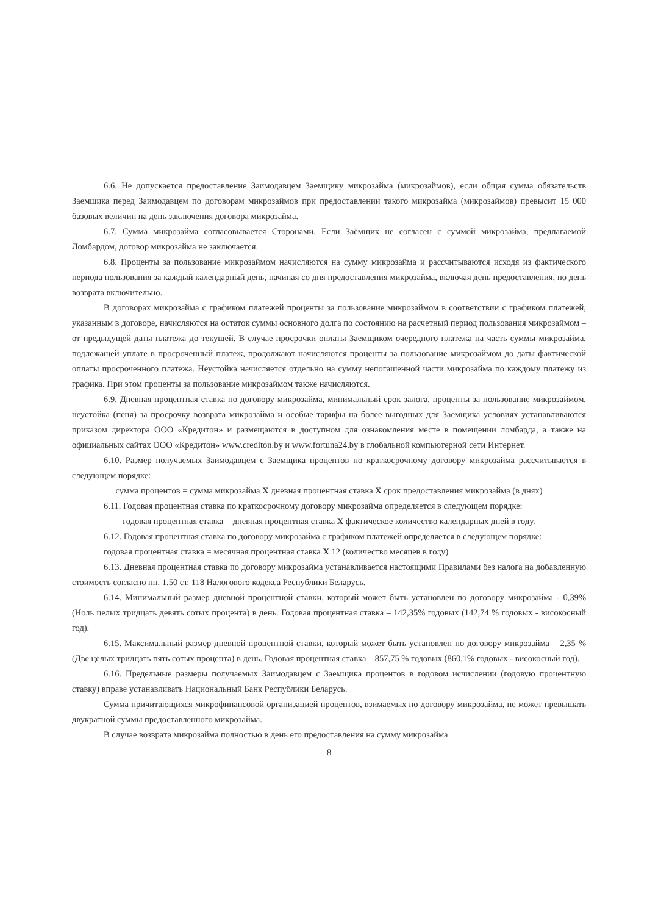6.6. Не допускается предоставление Заимодавцем Заемщику микрозайма (микрозаймов), если общая сумма обязательств Заемщика перед Заимодавцем по договорам микрозаймов при предоставлении такого микрозайма (микрозаймов) превысит 15 000 базовых величин на день заключения договора микрозайма.
6.7. Сумма микрозайма согласовывается Сторонами. Если Заёмщик не согласен с суммой микрозайма, предлагаемой Ломбардом, договор микрозайма не заключается.
6.8. Проценты за пользование микрозаймом начисляются на сумму микрозайма и рассчитываются исходя из фактического периода пользования за каждый календарный день, начиная со дня предоставления микрозайма, включая день предоставления, по день возврата включительно.
В договорах микрозайма с графиком платежей проценты за пользование микрозаймом в соответствии с графиком платежей, указанным в договоре, начисляются на остаток суммы основного долга по состоянию на расчетный период пользования микрозаймом – от предыдущей даты платежа до текущей. В случае просрочки оплаты Заемщиком очередного платежа на часть суммы микрозайма, подлежащей уплате в просроченный платеж, продолжают начисляются проценты за пользование микрозаймом до даты фактической оплаты просроченного платежа. Неустойка начисляется отдельно на сумму непогашенной части микрозайма по каждому платежу из графика. При этом проценты за пользование микрозаймом также начисляются.
6.9. Дневная процентная ставка по договору микрозайма, минимальный срок залога, проценты за пользование микрозаймом, неустойка (пеня) за просрочку возврата микрозайма и особые тарифы на более выгодных для Заемщика условиях устанавливаются приказом директора ООО «Кредитон» и размещаются в доступном для ознакомления месте в помещении ломбарда, а также на официальных сайтах ООО «Кредитон» www.crediton.by и www.fortuna24.by в глобальной компьютерной сети Интернет.
6.10. Размер получаемых Заимодавцем с Заемщика процентов по краткосрочному договору микрозайма рассчитывается в следующем порядке:
сумма процентов = сумма микрозайма X дневная процентная ставка X срок предоставления микрозайма (в днях)
6.11. Годовая процентная ставка по краткосрочному договору микрозайма определяется в следующем порядке:
годовая процентная ставка = дневная процентная ставка X фактическое количество календарных дней в году.
6.12. Годовая процентная ставка по договору микрозайма с графиком платежей определяется в следующем порядке:
годовая процентная ставка = месячная процентная ставка X 12 (количество месяцев в году)
6.13. Дневная процентная ставка по договору микрозайма устанавливается настоящими Правилами без налога на добавленную стоимость согласно пп. 1.50 ст. 118 Налогового кодекса Республики Беларусь.
6.14. Минимальный размер дневной процентной ставки, который может быть установлен по договору микрозайма - 0,39% (Ноль целых тридцать девять сотых процента) в день. Годовая процентная ставка – 142,35% годовых (142,74 % годовых - високосный год).
6.15. Максимальный размер дневной процентной ставки, который может быть установлен по договору микрозайма – 2,35 % (Две целых тридцать пять сотых процента) в день. Годовая процентная ставка – 857,75 % годовых (860,1% годовых - високосный год).
6.16. Предельные размеры получаемых Заимодавцем с Заемщика процентов в годовом исчислении (годовую процентную ставку) вправе устанавливать Национальный Банк Республики Беларусь.
Сумма причитающихся микрофинансовой организацией процентов, взимаемых по договору микрозайма, не может превышать двукратной суммы предоставленного микрозайма.
В случае возврата микрозайма полностью в день его предоставления на сумму микрозайма
8